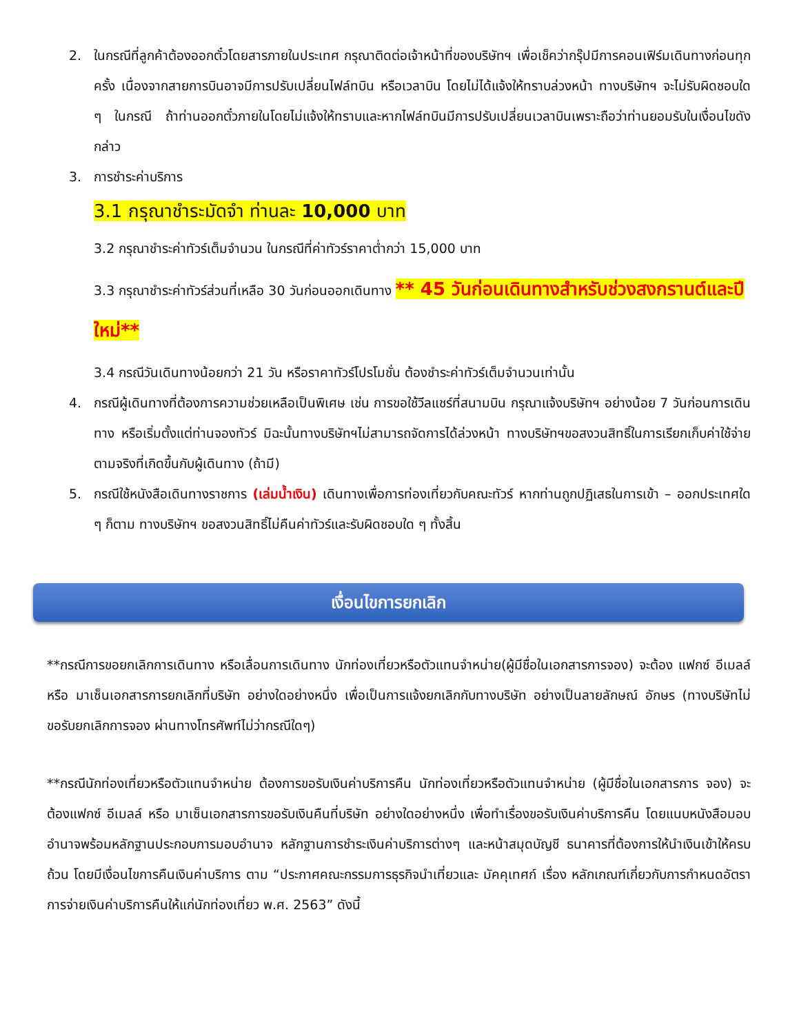2. ในกรณีที่ลูกค้าต้องออกตั๋วโดยสารภายในประเทศ กรุณาติดต่อเจ้าหน้าที่ของบริษัทฯ เพื่อเช็คว่ากรุ๊ปมีการคอนเฟิร์มเดินทางก่อนทุกครั้ง เนื่องจากสายการบินอาจมีการปรับเปลี่ยนไฟล์ทบิน หรือเวลาบิน โดยไม่ได้แจ้งให้ทราบล่วงหน้า ทางบริษัทฯ จะไม่รับผิดชอบใด ๆ ในกรณี ถ้าท่านออกตั๋วภายในโดยไม่แจ้งให้ทราบและหากไฟล์ทบินมีการปรับเปลี่ยนเวลาบินเพราะถือว่าท่านยอมรับในเงื่อนไขดังกล่าว
3. การชำระค่าบริการ
3.1 กรุณาชำระมัดจำ ท่านละ 10,000 บาท
3.2 กรุณาชำระค่าทัวร์เต็มจำนวน ในกรณีที่ค่าทัวร์ราคาต่ำกว่า 15,000 บาท
3.3 กรุณาชำระค่าทัวร์ส่วนที่เหลือ 30 วันก่อนออกเดินทาง ** 45 วันก่อนเดินทางสำหรับช่วงสงกรานต์และปีใหม่**
3.4 กรณีวันเดินทางน้อยกว่า 21 วัน หรือราคาทัวร์โปรโมชั่น ต้องชำระค่าทัวร์เต็มจำนวนเท่านั้น
4. กรณีผู้เดินทางที่ต้องการความช่วยเหลือเป็นพิเศษ เช่น การขอใช้วีลแชร์ที่สนามบิน กรุณาแจ้งบริษัทฯ อย่างน้อย 7 วันก่อนการเดินทาง หรือเริ่มตั้งแต่ท่านจองทัวร์ มิฉะนั้นทางบริษัทฯไม่สามารถจัดการได้ล่วงหน้า ทางบริษัทฯขอสงวนสิทธิ์ในการเรียกเก็บค่าใช้จ่ายตามจริงที่เกิดขึ้นกับผู้เดินทาง (ถ้ามี)
5. กรณีใช้หนังสือเดินทางราชการ (เล่มน้ำเงิน) เดินทางเพื่อการท่องเที่ยวกับคณะทัวร์ หากท่านถูกปฏิเสธในการเข้า – ออกประเทศใด ๆ ก็ตาม ทางบริษัทฯ ขอสงวนสิทธิ์ไม่คืนค่าทัวร์และรับผิดชอบใด ๆ ทั้งสิ้น
เงื่อนไขการยกเลิก
**กรณีการขอยกเลิกการเดินทาง หรือเลื่อนการเดินทาง นักท่องเที่ยวหรือตัวแทนจำหน่าย(ผู้มีชื่อในเอกสารการจอง) จะต้อง แฟกซ์ อีเมลล์ หรือ มาเซ็นเอกสารการยกเลิกที่บริษัท อย่างใดอย่างหนึ่ง เพื่อเป็นการแจ้งยกเลิกกับทางบริษัท อย่างเป็นลายลักษณ์ อักษร (ทางบริษัทไม่ขอรับยกเลิกการจอง ผ่านทางโทรศัพท์ไม่ว่ากรณีใดๆ)
**กรณีนักท่องเที่ยวหรือตัวแทนจำหน่าย ต้องการขอรับเงินค่าบริการคืน นักท่องเที่ยวหรือตัวแทนจำหน่าย (ผู้มีชื่อในเอกสารการ จอง) จะต้องแฟกซ์ อีเมลล์ หรือ มาเซ็นเอกสารการขอรับเงินคืนที่บริษัท อย่างใดอย่างหนึ่ง เพื่อทำเรื่องขอรับเงินค่าบริการคืน โดยแนบหนังสือมอบอำนาจพร้อมหลักฐานประกอบการมอบอำนาจ หลักฐานการชำระเงินค่าบริการต่างๆ และหน้าสมุดบัญชี ธนาคารที่ต้องการให้นำเงินเข้าให้ครบถ้วน โดยมีเงื่อนไขการคืนเงินค่าบริการ ตาม “ประกาศคณะกรรมการธุรกิจนำเที่ยวและ มัคคุเทศก์ เรื่อง หลักเกณฑ์เกี่ยวกับการกำหนดอัตราการจ่ายเงินค่าบริการคืนให้แก่นักท่องเที่ยว พ.ศ. 2563” ดังนี้